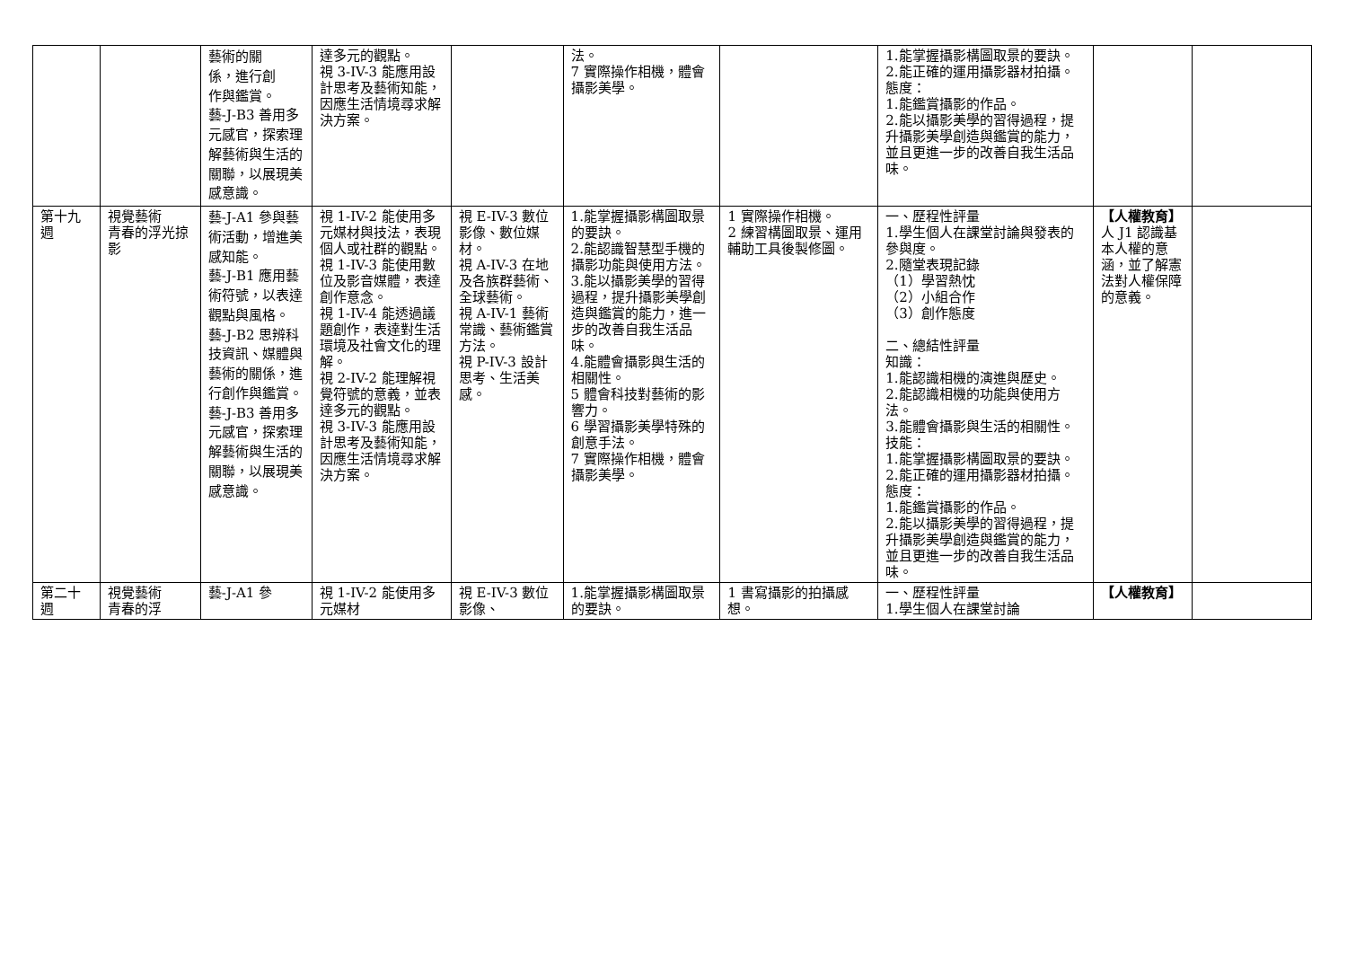| | | 藝術的關 係，進行創 作與鑑賞。 藝-J-B3 善用多元感官，探索理解藝術與生活的關聯，以展現美感意識。 | 達多元的觀點。 視 3-IV-3 能應用設計思考及藝術知能，因應生活情境尋求解決方案。 | | 法。 7 實際操作相機，體會攝影美學。 | | 1.能掌握攝影構圖取景的要訣。 2.能正確的運用攝影器材拍攝。 態度： 1.能鑑賞攝影的作品。 2.能以攝影美學的習得過程，提升攝影美學創造與鑑賞的能力，並且更進一步的改善自我生活品味。 | | |
| 第十九週 | 視覺藝術 青春的浮光掠影 | 藝-J-A1 參與藝術活動，增進美感知能。 藝-J-B1 應用藝術符號，以表達觀點與風格。 藝-J-B2 思辨科技資訊、媒體與藝術的關係，進行創作與鑑賞。 藝-J-B3 善用多元感官，探索理解藝術與生活的關聯，以展現美感意識。 | 視 1-IV-2 能使用多元媒材與技法，表現個人或社群的觀點。 視 1-IV-3 能使用數位及影音媒體，表達創作意念。 視 1-IV-4 能透過議題創作，表達對生活環境及社會文化的理解。 視 2-IV-2 能理解視覺符號的意義，並表達多元的觀點。 視 3-IV-3 能應用設計思考及藝術知能，因應生活情境尋求解決方案。 | 視 E-IV-3 數位影像、數位媒材。 視 A-IV-3 在地及各族群藝術、全球藝術。 視 A-IV-1 藝術常識、藝術鑑賞方法。 視 P-IV-3 設計思考、生活美感。 | 1.能掌握攝影構圖取景的要訣。 2.能認識智慧型手機的攝影功能與使用方法。 3.能以攝影美學的習得過程，提升攝影美學創造與鑑賞的能力，進一步的改善自我生活品味。 4.能體會攝影與生活的相關性。 5 體會科技對藝術的影響力。 6 學習攝影美學特殊的創意手法。 7 實際操作相機，體會攝影美學。 | 1 實際操作相機。 2 練習構圖取景、運用輔助工具後製修圖。 | 一、歷程性評量 1.學生個人在課堂討論與發表的參與度。 2.隨堂表現記錄 （1）學習熱忱 （2）小組合作 （3）創作態度 二、總結性評量 知識： 1.能認識相機的演進與歷史。 2.能認識相機的功能與使用方法。 3.能體會攝影與生活的相關性。 技能： 1.能掌握攝影構圖取景的要訣。 2.能正確的運用攝影器材拍攝。 態度： 1.能鑑賞攝影的作品。 2.能以攝影美學的習得過程，提升攝影美學創造與鑑賞的能力，並且更進一步的改善自我生活品味。 | 【人權教育】 人 J1 認識基本人權的意涵，並了解憲法對人權保障的意義。 | |
| 第二十週 | 視覺藝術 青春的浮 | 藝-J-A1 參 | 視 1-IV-2 能使用多元媒材 | 視 E-IV-3 數位影像、 | 1.能掌握攝影構圖取景的要訣。 | 1 書寫攝影的拍攝感想。 | 一、歷程性評量 1.學生個人在課堂討論 | 【人權教育】 | |